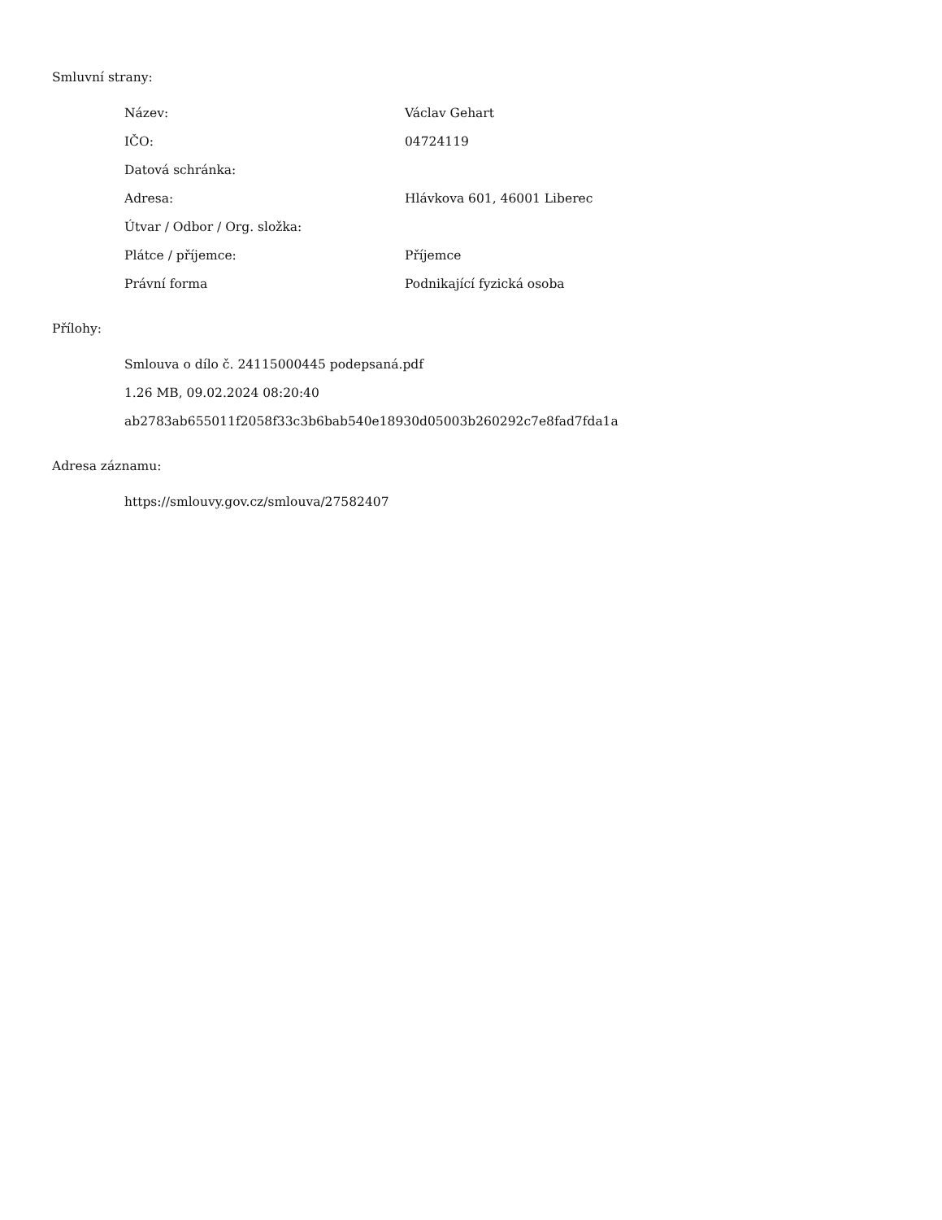Smluvní strany:
| Název: | Václav Gehart |
| IČO: | 04724119 |
| Datová schránka: | |
| Adresa: | Hlávkova 601, 46001 Liberec |
| Útvar / Odbor / Org. složka: | |
| Plátce / příjemce: | Příjemce |
| Právní forma | Podnikající fyzická osoba |
Přílohy:
Smlouva o dílo č. 24115000445 podepsaná.pdf
1.26 MB, 09.02.2024 08:20:40
ab2783ab655011f2058f33c3b6bab540e18930d05003b260292c7e8fad7fda1a
Adresa záznamu:
https://smlouvy.gov.cz/smlouva/27582407